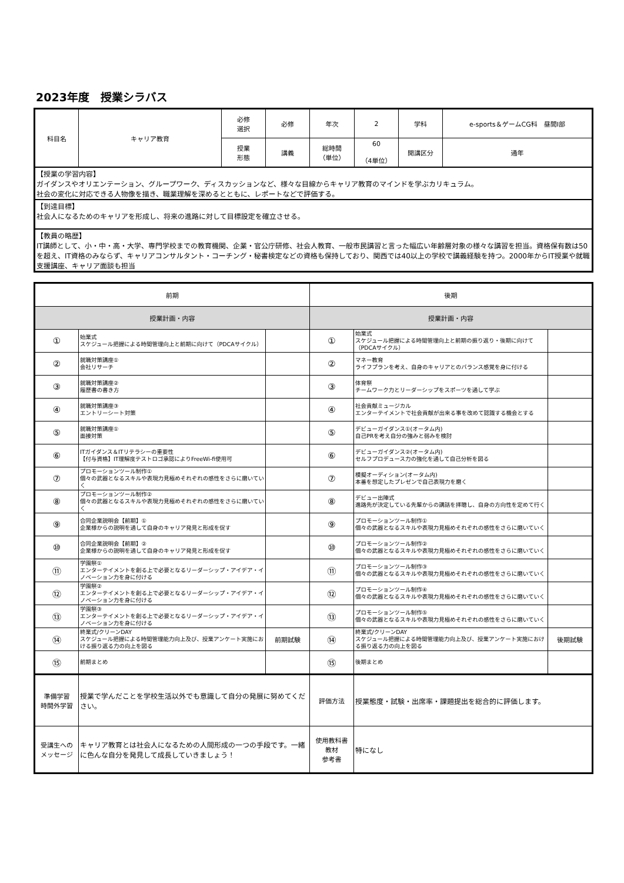2023年度　授業シラバス
| 科目名 | キャリア教育 | 必修 選択 | 必修 | 年次 | 2 | 学科 | e-sports＆ゲームCG科 昼間Ⅰ部 |
| | | 授業 形態 | 講義 | 総時間 （単位） | 60 （4単位） | 開講区分 | 通年 |
| 【授業の学習内容】 ガイダンスやオリエンテーション、グループワーク、ディスカッションなど、様々な目線からキャリア教育のマインドを学ぶカリキュラム。 社会の変化に対応できる人物像を描き、職業理解を深めるとともに、レポートなどで評価する。 | | | | | | | |
| 【到達目標】 社会人になるためのキャリアを形成し、将来の進路に対して目標設定を確立させる。 | | | | | | | |
| 【教員の略歴】 IT講師として、小・中・高・大学、専門学校までの教育機関、企業・官公庁研修、社会人教育、一般市民講習と言った幅広い年齢層対象の様々な講習を担当。資格保有数は50を超え、IT資格のみならず、キャリアコンサルタント・コーチング・秘書検定などの資格も保持しており、関西では40以上の学校で講義経験を持つ。2000年からIT授業や就職支援講座、キャリア面談も担当 | | | | | | | |
| 前期 | | | 後期 | | |
| 授業計画・内容 | | | 授業計画・内容 | | |
| ① | 始業式 スケジュール把握による時間管理向上と前期に向けて（PDCAサイクル） | | ① | 始業式 スケジュール把握による時間管理向上と前期の振り返り・後期に向けて（PDCAサイクル） | |
| ② | 就職対策講座① 会社リサーチ | | ② | マネー教育 ライフプランを考え、自身のキャリアとのバランス感覚を身に付ける | |
| ③ | 就職対策講座② 履歴書の書き方 | | ③ | 体育祭 チームワーク力とリーダーシップをスポーツを通して学ぶ | |
| ④ | 就職対策講座③ エントリーシート対策 | | ④ | 社会貢献ミュージカル エンターテイメントで社会貢献が出来る事を改めて認識する機会とする | |
| ⑤ | 就職対策講座① 面接対策 | | ⑤ | デビューガイダンス①(オータム内) 自己PRを考え自分の強みと弱みを検討 | |
| ⑥ | ITガイダンス＆ITリテラシーの重要性 【付与資格】IT理解度テストロゴ承認によりFreeWi-fi使用可 | | ⑥ | デビューガイダンス②(オータム内) セルフプロデュース力の強化を通して自己分析を図る | |
| ⑦ | プロモーションツール制作① 個々の武器となるスキルや表現力見極めそれぞれの感性をさらに磨いていく | | ⑦ | 模擬オーディション(オータム内) 本番を想定したプレゼンで自己表現力を磨く | |
| ⑧ | プロモーションツール制作② 個々の武器となるスキルや表現力見極めそれぞれの感性をさらに磨いていく | | ⑧ | デビュー出陣式 進路先が決定している先輩からの講話を拝聴し、自身の方向性を定めて行く | |
| ⑨ | 合同企業説明会【前期】① 企業様からの説明を通して自身のキャリア発見と形成を促す | | ⑨ | プロモーションツール制作① 個々の武器となるスキルや表現力見極めそれぞれの感性をさらに磨いていく | |
| ⑩ | 合同企業説明会【前期】② 企業様からの説明を通して自身のキャリア発見と形成を促す | | ⑩ | プロモーションツール制作② 個々の武器となるスキルや表現力見極めそれぞれの感性をさらに磨いていく | |
| ⑪ | 学園祭① エンターテイメントを創る上で必要となるリーダーシップ・アイデア・イノベーション力を身に付ける | | ⑪ | プロモーションツール制作③ 個々の武器となるスキルや表現力見極めそれぞれの感性をさらに磨いていく | |
| ⑫ | 学園祭② エンターテイメントを創る上で必要となるリーダーシップ・アイデア・イノベーション力を身に付ける | | ⑫ | プロモーションツール制作④ 個々の武器となるスキルや表現力見極めそれぞれの感性をさらに磨いていく | |
| ⑬ | 学園祭③ エンターテイメントを創る上で必要となるリーダーシップ・アイデア・イノベーション力を身に付ける | | ⑬ | プロモーションツール制作⑤ 個々の武器となるスキルや表現力見極めそれぞれの感性をさらに磨いていく | |
| ⑭ | 終業式/クリーンDAY スケジュール把握による時間管理能力向上及び、授業アンケート実施における振り返る力の向上を図る | 前期試験 | ⑭ | 終業式/クリーンDAY スケジュール把握による時間管理能力向上及び、授業アンケート実施における振り返る力の向上を図る | 後期試験 |
| ⑮ | 前期まとめ | | ⑮ | 後期まとめ | |
| 準備学習 時間外学習 | 授業で学んだことを学校生活以外でも意識して自分の発展に努めてください。 | | 評価方法 | 授業態度・試験・出席率・課題提出を総合的に評価します。 | |
| 受講生への メッセージ | キャリア教育とは社会人になるための人間形成の一つの手段です。一緒に色んな自分を発見して成長していきましょう！ | | 使用教科書 教材 参考書 | 特になし | |